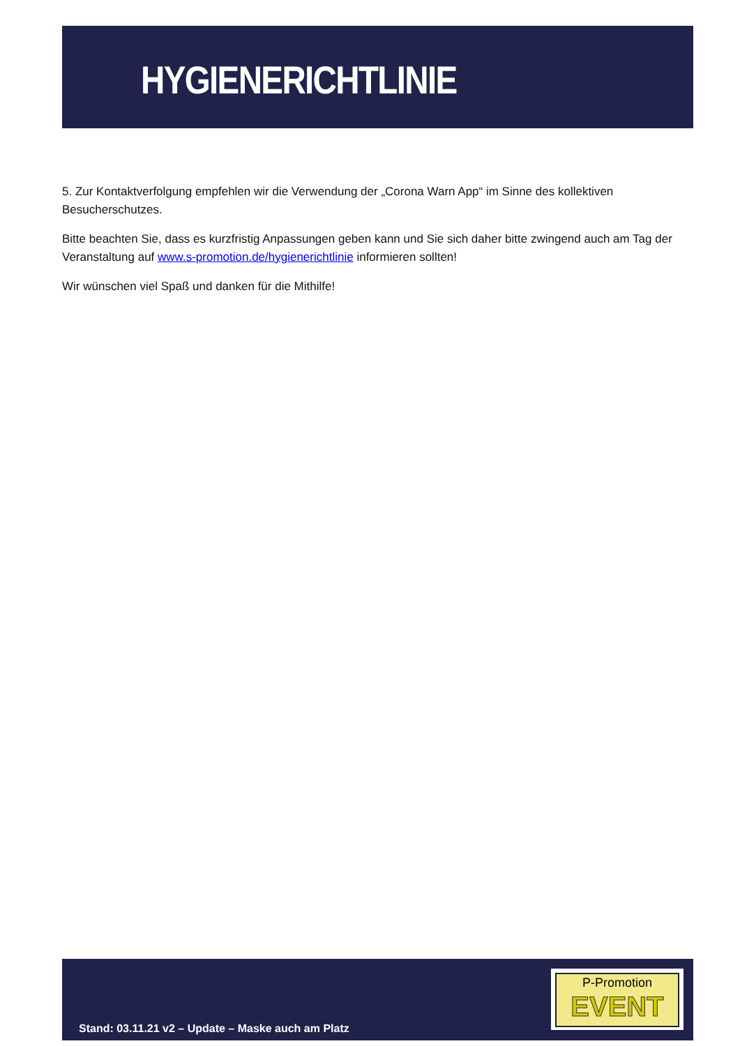HYGIENERICHTLINIE
5. Zur Kontaktverfolgung empfehlen wir die Verwendung der „Corona Warn App“ im Sinne des kollektiven Besucherschutzes.
Bitte beachten Sie, dass es kurzfristig Anpassungen geben kann und Sie sich daher bitte zwingend auch am Tag der Veranstaltung auf www.s-promotion.de/hygienerichtlinie informieren sollten!
Wir wünschen viel Spaß und danken für die Mithilfe!
P-Promotion
EVENT
Stand: 03.11.21 v2 – Update – Maske auch am Platz